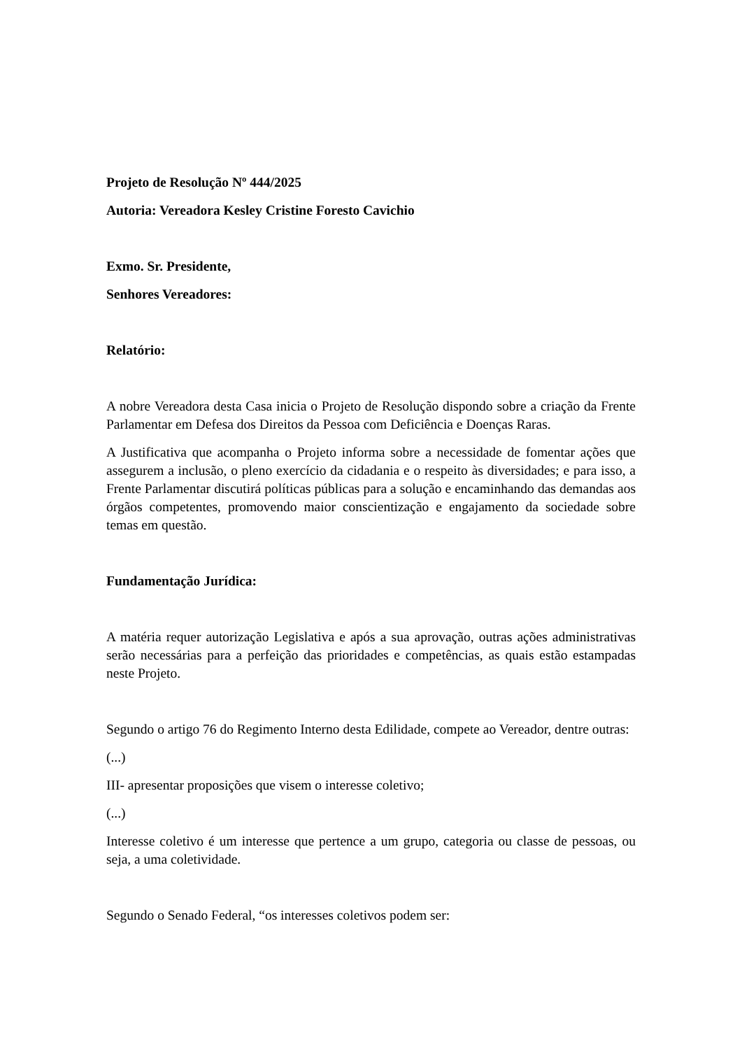Projeto de Resolução Nº 444/2025
Autoria: Vereadora Kesley Cristine Foresto Cavichio
Exmo. Sr. Presidente,
Senhores Vereadores:
Relatório:
A nobre Vereadora desta Casa inicia o Projeto de Resolução dispondo sobre a criação da Frente Parlamentar em Defesa dos Direitos da Pessoa com Deficiência e Doenças Raras.
A Justificativa que acompanha o Projeto informa sobre a necessidade de fomentar ações que assegurem a inclusão, o pleno exercício da cidadania e o respeito às diversidades; e para isso, a Frente Parlamentar discutirá políticas públicas para a solução e encaminhando das demandas aos órgãos competentes, promovendo maior conscientização e engajamento da sociedade sobre temas em questão.
Fundamentação Jurídica:
A matéria requer autorização Legislativa e após a sua aprovação, outras ações administrativas serão necessárias para a perfeição das prioridades e competências, as quais estão estampadas neste Projeto.
Segundo o artigo 76 do Regimento Interno desta Edilidade, compete ao Vereador, dentre outras:
(...)
III- apresentar proposições que visem o interesse coletivo;
(...)
Interesse coletivo é um interesse que pertence a um grupo, categoria ou classe de pessoas, ou seja, a uma coletividade.
Segundo o Senado Federal, “os interesses coletivos podem ser: